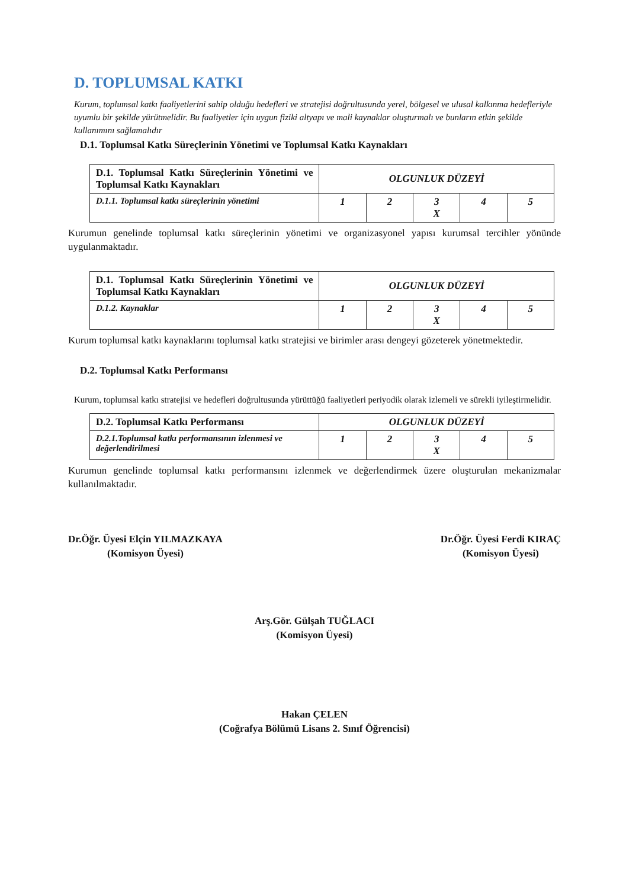D. TOPLUMSAL KATKI
Kurum, toplumsal katkı faaliyetlerini sahip olduğu hedefleri ve stratejisi doğrultusunda yerel, bölgesel ve ulusal kalkınma hedefleriyle uyumlu bir şekilde yürütmelidir. Bu faaliyetler için uygun fiziki altyapı ve mali kaynaklar oluşturmalı ve bunların etkin şekilde kullanımını sağlamalıdır
D.1. Toplumsal Katkı Süreçlerinin Yönetimi ve Toplumsal Katkı Kaynakları
| D.1. Toplumsal Katkı Süreçlerinin Yönetimi ve Toplumsal Katkı Kaynakları | OLGUNLUK DÜZEYİ | | | | |
| --- | --- | --- | --- | --- | --- |
| D.1.1. Toplumsal katkı süreçlerinin yönetimi | 1 | 2 | 3 X | 4 | 5 |
Kurumun genelinde toplumsal katkı süreçlerinin yönetimi ve organizasyonel yapısı kurumsal tercihler yönünde uygulanmaktadır.
| D.1. Toplumsal Katkı Süreçlerinin Yönetimi ve Toplumsal Katkı Kaynakları | OLGUNLUK DÜZEYİ | | | | |
| --- | --- | --- | --- | --- | --- |
| D.1.2. Kaynaklar | 1 | 2 | 3 X | 4 | 5 |
Kurum toplumsal katkı kaynaklarını toplumsal katkı stratejisi ve birimler arası dengeyi gözeterek yönetmektedir.
D.2. Toplumsal Katkı Performansı
Kurum, toplumsal katkı stratejisi ve hedefleri doğrultusunda yürüttüğü faaliyetleri periyodik olarak izlemeli ve sürekli iyileştirmelidir.
| D.2. Toplumsal Katkı Performansı | OLGUNLUK DÜZEYİ | | | | |
| --- | --- | --- | --- | --- | --- |
| D.2.1.Toplumsal katkı performansının izlenmesi ve değerlendirilmesi | 1 | 2 | 3 X | 4 | 5 |
Kurumun genelinde toplumsal katkı performansını izlenmek ve değerlendirmek üzere oluşturulan mekanizmalar kullanılmaktadır.
Dr.Öğr. Üyesi Elçin YILMAZKAYA
(Komisyon Üyesi)
Dr.Öğr. Üyesi Ferdi KIRAÇ
(Komisyon Üyesi)
Arş.Gör. Gülşah TUĞLACI
(Komisyon Üyesi)
Hakan ÇELEN
(Coğrafya Bölümü Lisans 2. Sınıf Öğrencisi)